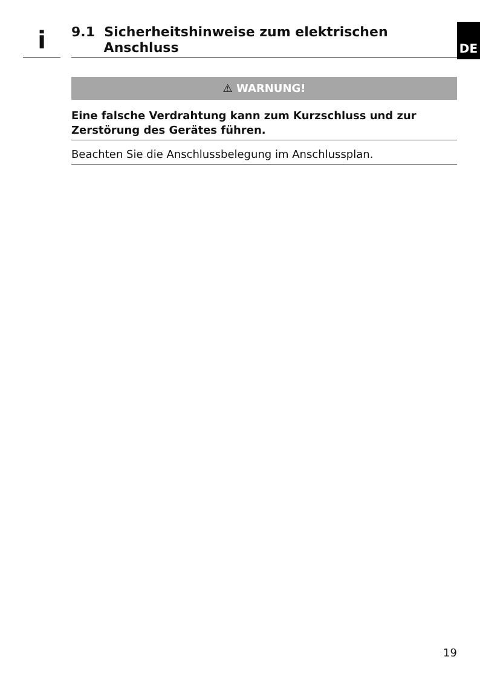i
9.1 Sicherheitshinweise zum elektrischen
Anschluss
DE
⚠ WARNUNG!
Eine falsche Verdrahtung kann zum Kurzschluss und zur Zerstörung des Gerätes führen.
Beachten Sie die Anschlussbelegung im Anschlussplan.
19